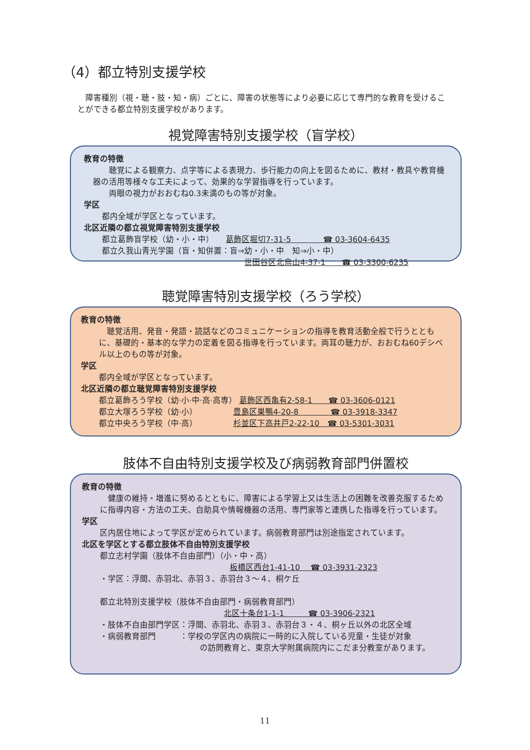（4）都立特別支援学校
　障害種別（視・聴・肢・知・病）ごとに、障害の状態等により必要に応じて専門的な教育を受けることができる都立特別支援学校があります。
視覚障害特別支援学校（盲学校）
教育の特徴
　　聴覚による観察力、点字等による表現力、歩行能力の向上を図るために、教材・教具や教育機器の活用等様々な工夫によって、効果的な学習指導を行っています。
　　両眼の視力がおおむね0.3未満のもの等が対象。
学区
都内全域が学区となっています。
北区近隣の都立視覚障害特別支援学校
都立葛飾盲学校（幼・小・中）　　葛飾区堀切7-31-5　　　　☎ 03-3604-6435
都立久我山青光学園（盲・知併置：盲⇒幼・小・中　知⇒小・中）
世田谷区北烏山4-37-1　　☎ 03-3300-6235
聴覚障害特別支援学校（ろう学校）
教育の特徴
　聴覚活用、発音・発語・読話などのコミュニケーションの指導を教育活動全般で行うとともに、基礎的・基本的な学力の定着を図る指導を行っています。両耳の聴力が、おおむね60デシベル以上のもの等が対象。
学区
都内全域が学区となっています。
北区近隣の都立聴覚障害特別支援学校
都立葛飾ろう学校（幼·小·中·高·高専） 葛飾区西亀有2-58-1　　☎ 03-3606-0121
都立大塚ろう学校（幼·小）　　　　　豊島区巣鴨4-20-8　　　　☎ 03-3918-3347
都立中央ろう学校（中·高）　　　　　杉並区下高井戸2-22-10　☎ 03-5301-3031
肢体不自由特別支援学校及び病弱教育部門併置校
教育の特徴
　健康の維持・増進に努めるとともに、障害による学習上又は生活上の困難を改善克服するために指導内容・方法の工夫、自助具や情報機器の活用、専門家等と連携した指導を行っています。
学区
区内居住地によって学区が定められています。病弱教育部門は別途指定されています。
北区を学区とする都立肢体不自由特別支援学校
都立志村学園（肢体不自由部門）（小・中・高）
板橋区西台1-41-10　 ☎ 03-3931-2323
・学区：浮間、赤羽北、赤羽３、赤羽台３〜４、桐ケ丘
都立北特別支援学校（肢体不自由部門・病弱教育部門）
北区十条台1-1-1　　　☎ 03-3906-2321
・肢体不自由部門学区：浮間、赤羽北、赤羽３、赤羽台３・４、桐ヶ丘以外の北区全域
・病弱教育部門　　　：学校の学区内の病院に一時的に入院している児童・生徒が対象
の訪問教育と、東京大学附属病院内にこだま分教室があります。
11